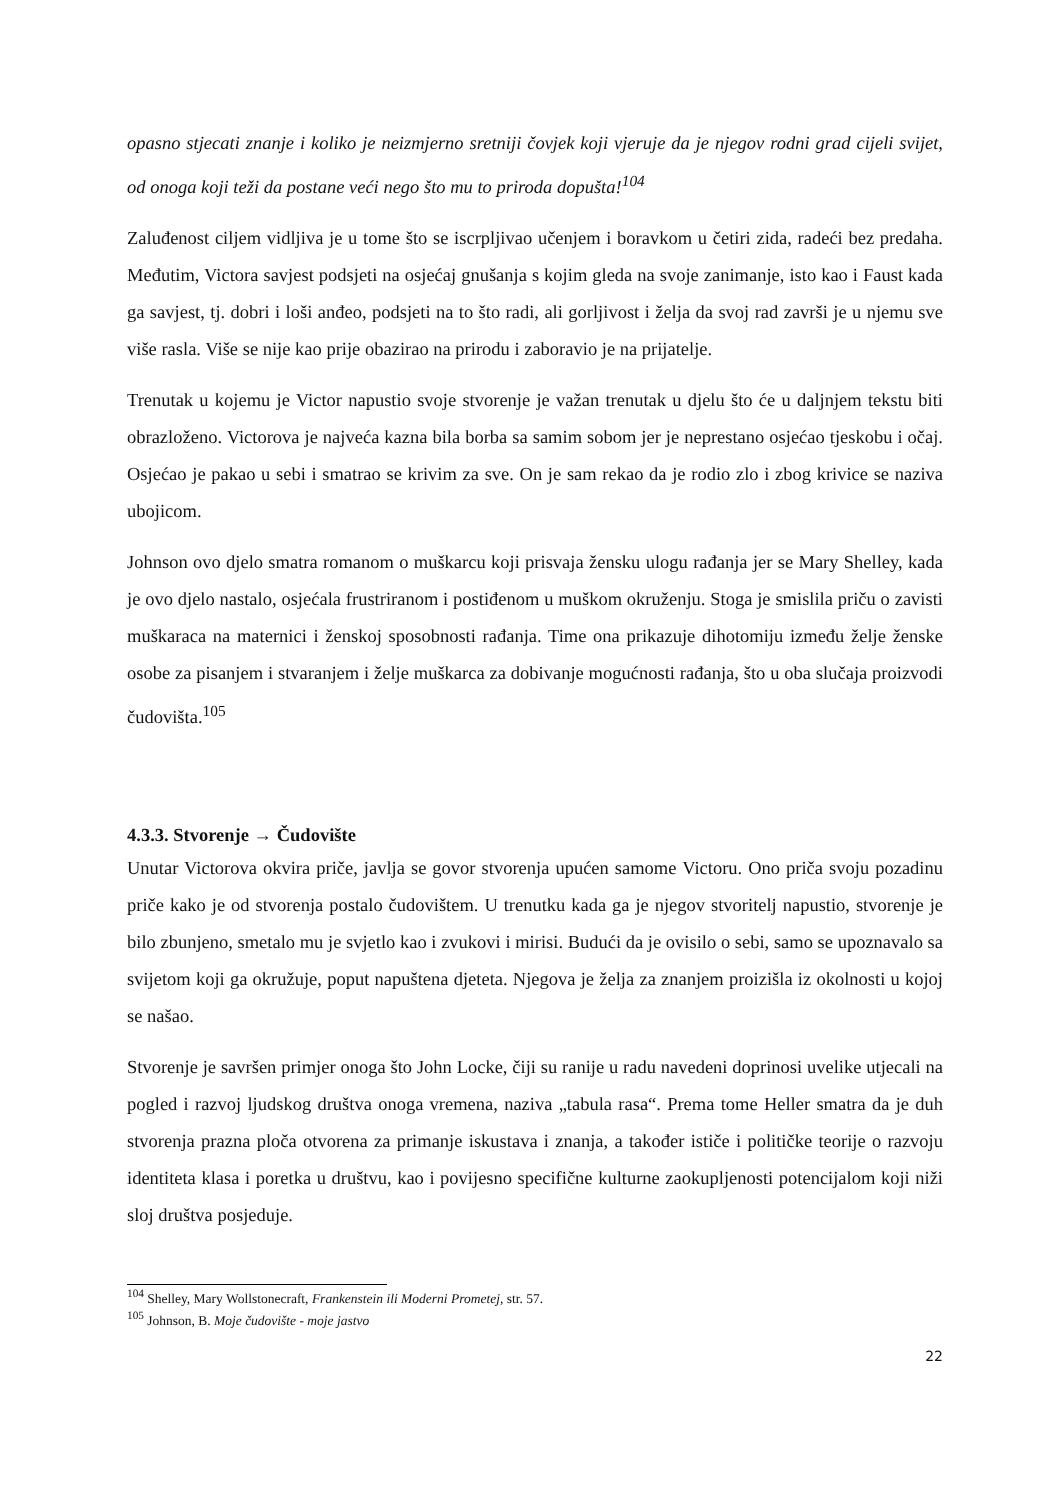opasno stjecati znanje i koliko je neizmjerno sretniji čovjek koji vjeruje da je njegov rodni grad cijeli svijet, od onoga koji teži da postane veći nego što mu to priroda dopušta!<sup>104</sup>
Zaluđenost ciljem vidljiva je u tome što se iscrpljivao učenjem i boravkom u četiri zida, radeći bez predaha. Međutim, Victora savjest podsjeti na osjećaj gnušanja s kojim gleda na svoje zanimanje, isto kao i Faust kada ga savjest, tj. dobri i loši anđeo, podsjeti na to što radi, ali gorljivost i želja da svoj rad završi je u njemu sve više rasla. Više se nije kao prije obazirao na prirodu i zaboravio je na prijatelje.
Trenutak u kojemu je Victor napustio svoje stvorenje je važan trenutak u djelu što će u daljnjem tekstu biti obrazloženo. Victorova je najveća kazna bila borba sa samim sobom jer je neprestano osjećao tjeskobu i očaj. Osjećao je pakao u sebi i smatrao se krivim za sve. On je sam rekao da je rodio zlo i zbog krivice se naziva ubojicom.
Johnson ovo djelo smatra romanom o muškarcu koji prisvaja žensku ulogu rađanja jer se Mary Shelley, kada je ovo djelo nastalo, osjećala frustriranom i postiđenom u muškom okruženju. Stoga je smislila priču o zavisti muškaraca na maternici i ženskoj sposobnosti rađanja. Time ona prikazuje dihotomiju između želje ženske osobe za pisanjem i stvaranjem i želje muškarca za dobivanje mogućnosti rađanja, što u oba slučaja proizvodi čudovišta.<sup>105</sup>
4.3.3. Stvorenje → Čudovište
Unutar Victorova okvira priče, javlja se govor stvorenja upućen samome Victoru. Ono priča svoju pozadinu priče kako je od stvorenja postalo čudovištem. U trenutku kada ga je njegov stvoritelj napustio, stvorenje je bilo zbunjeno, smetalo mu je svjetlo kao i zvukovi i mirisi. Budući da je ovisilo o sebi, samo se upoznavalo sa svijetom koji ga okružuje, poput napuštena djeteta. Njegova je želja za znanjem proizišla iz okolnosti u kojoj se našao.
Stvorenje je savršen primjer onoga što John Locke, čiji su ranije u radu navedeni doprinosi uvelike utjecali na pogled i razvoj ljudskog društva onoga vremena, naziva „tabula rasa“. Prema tome Heller smatra da je duh stvorenja prazna ploča otvorena za primanje iskustava i znanja, a također ističe i političke teorije o razvoju identiteta klasa i poretka u društvu, kao i povijesno specifične kulturne zaokupljenosti potencijalom koji niži sloj društva posjeduje.
<sup>104</sup> Shelley, Mary Wollstonecraft, Frankenstein ili Moderni Prometej, str. 57.
<sup>105</sup> Johnson, B. Moje čudovište - moje jastvo
22